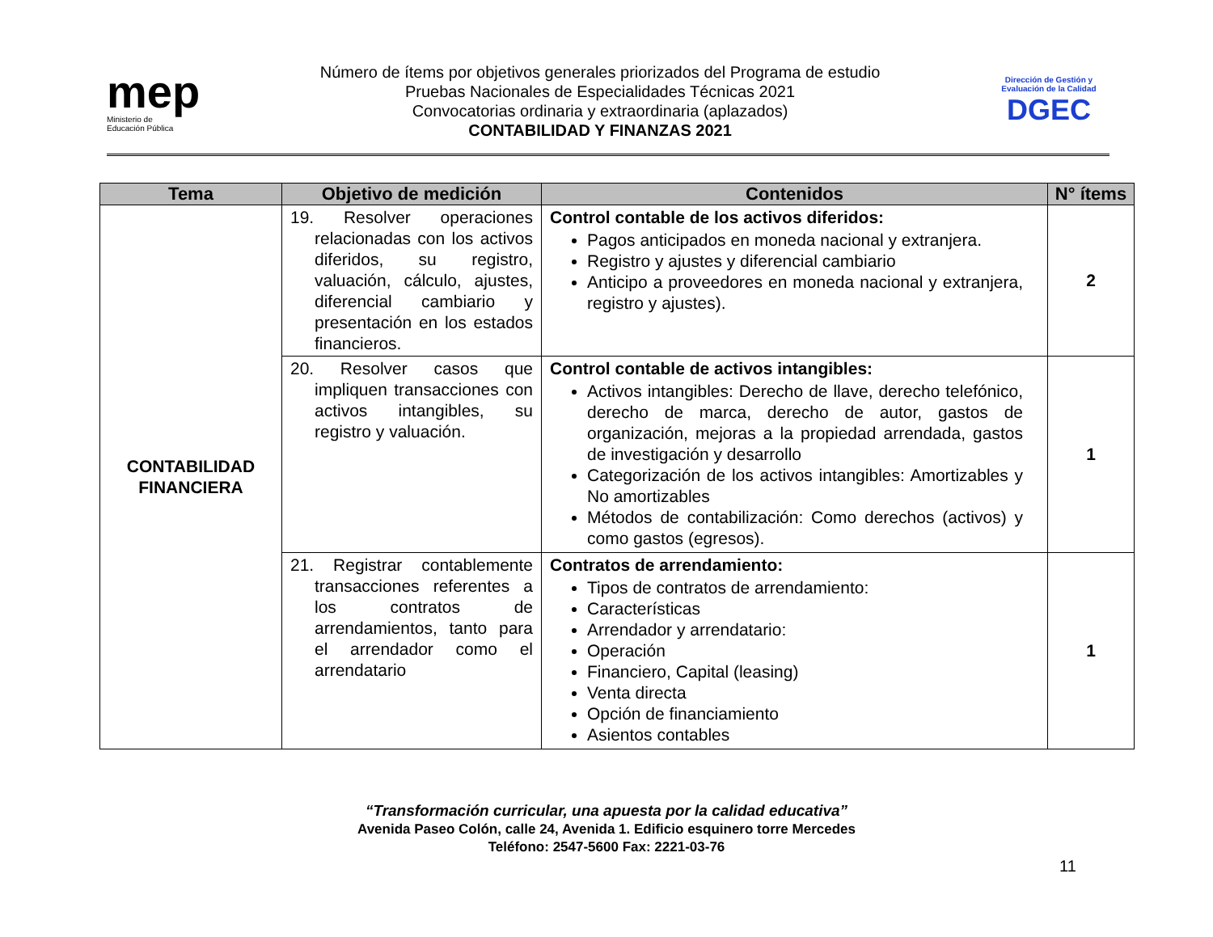mep
Ministerio de
Educación Pública
Número de ítems por objetivos generales priorizados del Programa de estudio
Pruebas Nacionales de Especialidades Técnicas 2021
Convocatorias ordinaria y extraordinaria (aplazados)
CONTABILIDAD Y FINANZAS 2021
Dirección de Gestión y Evaluación de la Calidad
DGEC
| Tema | Objetivo de medición | Contenidos | N° ítems |
| --- | --- | --- | --- |
| CONTABILIDAD FINANCIERA | 19. Resolver operaciones relacionadas con los activos diferidos, su registro, valuación, cálculo, ajustes, diferencial cambiario y presentación en los estados financieros. | Control contable de los activos diferidos: Pagos anticipados en moneda nacional y extranjera. Registro y ajustes y diferencial cambiario Anticipo a proveedores en moneda nacional y extranjera, registro y ajustes). | 2 |
| | 20. Resolver casos que impliquen transacciones con activos intangibles, su registro y valuación. | Control contable de activos intangibles: Activos intangibles: Derecho de llave, derecho telefónico, derecho de marca, derecho de autor, gastos de organización, mejoras a la propiedad arrendada, gastos de investigación y desarrollo Categorización de los activos intangibles: Amortizables y No amortizables Métodos de contabilización: Como derechos (activos) y como gastos (egresos). | 1 |
| | 21. Registrar contablemente transacciones referentes a los contratos de arrendamientos, tanto para el arrendador como el arrendatario | Contratos de arrendamiento: Tipos de contratos de arrendamiento: Características Arrendador y arrendatario: Operación Financiero, Capital (leasing) Venta directa Opción de financiamiento Asientos contables | 1 |
“Transformación curricular, una apuesta por la calidad educativa”
Avenida Paseo Colón, calle 24, Avenida 1. Edificio esquinero torre Mercedes
Teléfono: 2547-5600 Fax: 2221-03-76
11